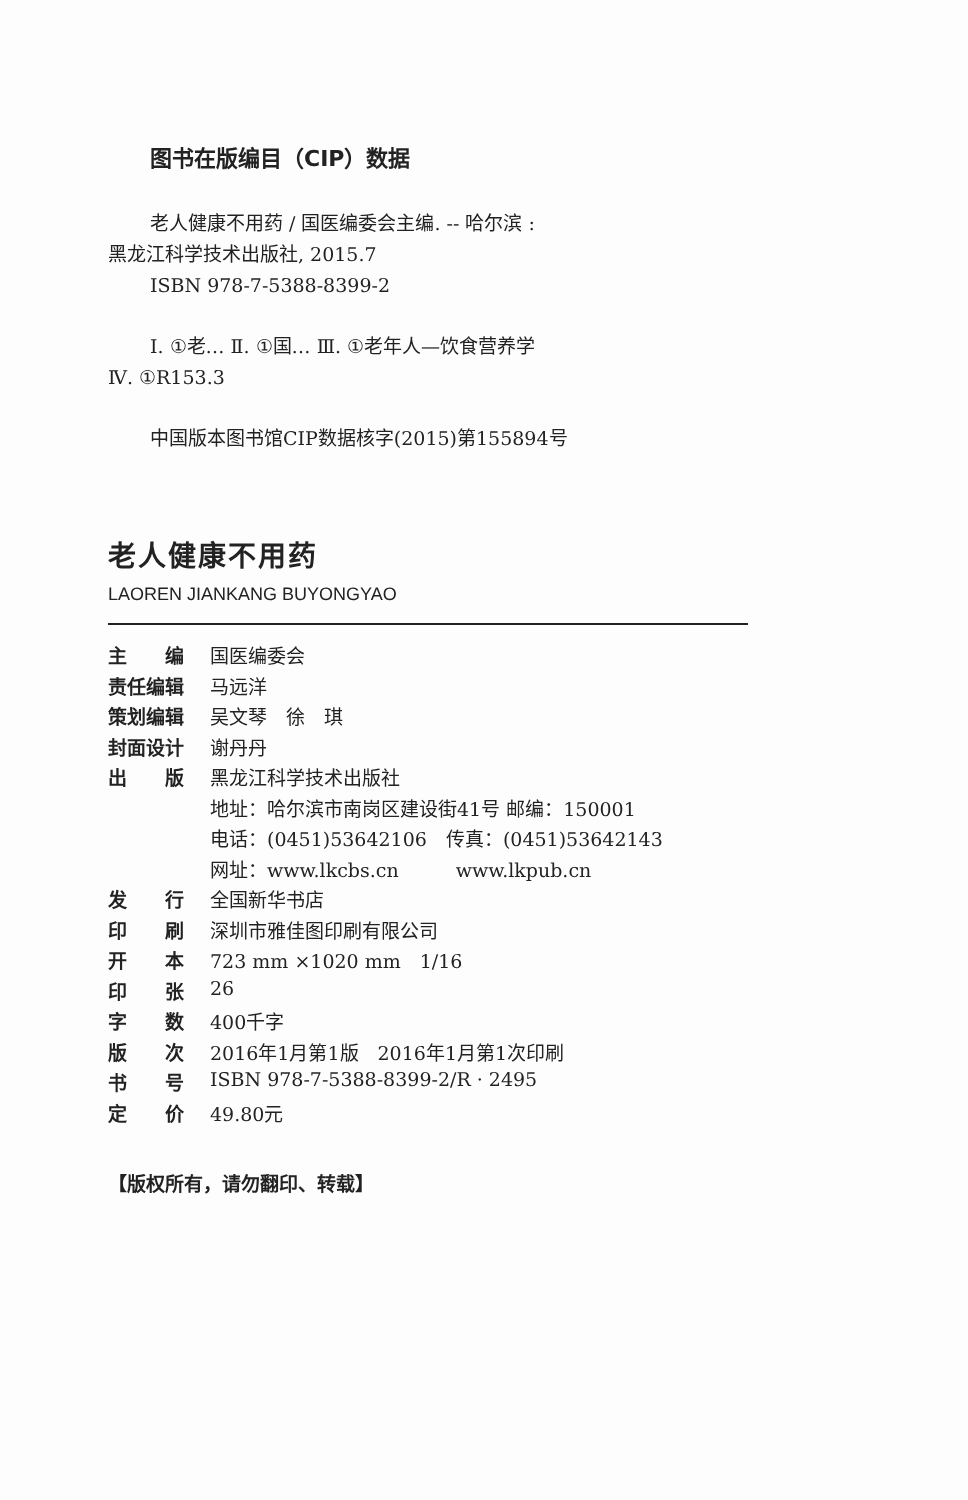图书在版编目（CIP）数据
老人健康不用药 / 国医编委会主编. -- 哈尔滨 :
黑龙江科学技术出版社, 2015.7
ISBN 978-7-5388-8399-2
Ⅰ. ①老… Ⅱ. ①国… Ⅲ. ①老年人—饮食营养学
Ⅳ. ①R153.3
中国版本图书馆CIP数据核字(2015)第155894号
老人健康不用药
LAOREN JIANKANG BUYONGYAO
| 主 编 | 国医编委会 |
| 责任编辑 | 马远洋 |
| 策划编辑 | 吴文琴 徐 琪 |
| 封面设计 | 谢丹丹 |
| 出 版 | 黑龙江科学技术出版社 |
| | 地址：哈尔滨市南岗区建设街41号 邮编：150001 |
| | 电话：(0451)53642106 传真：(0451)53642143 |
| | 网址：www.lkcbs.cn www.lkpub.cn |
| 发 行 | 全国新华书店 |
| 印 刷 | 深圳市雅佳图印刷有限公司 |
| 开 本 | 723 mm ×1020 mm 1/16 |
| 印 张 | 26 |
| 字 数 | 400千字 |
| 版 次 | 2016年1月第1版 2016年1月第1次印刷 |
| 书 号 | ISBN 978-7-5388-8399-2/R · 2495 |
| 定 价 | 49.80元 |
【版权所有，请勿翻印、转载】